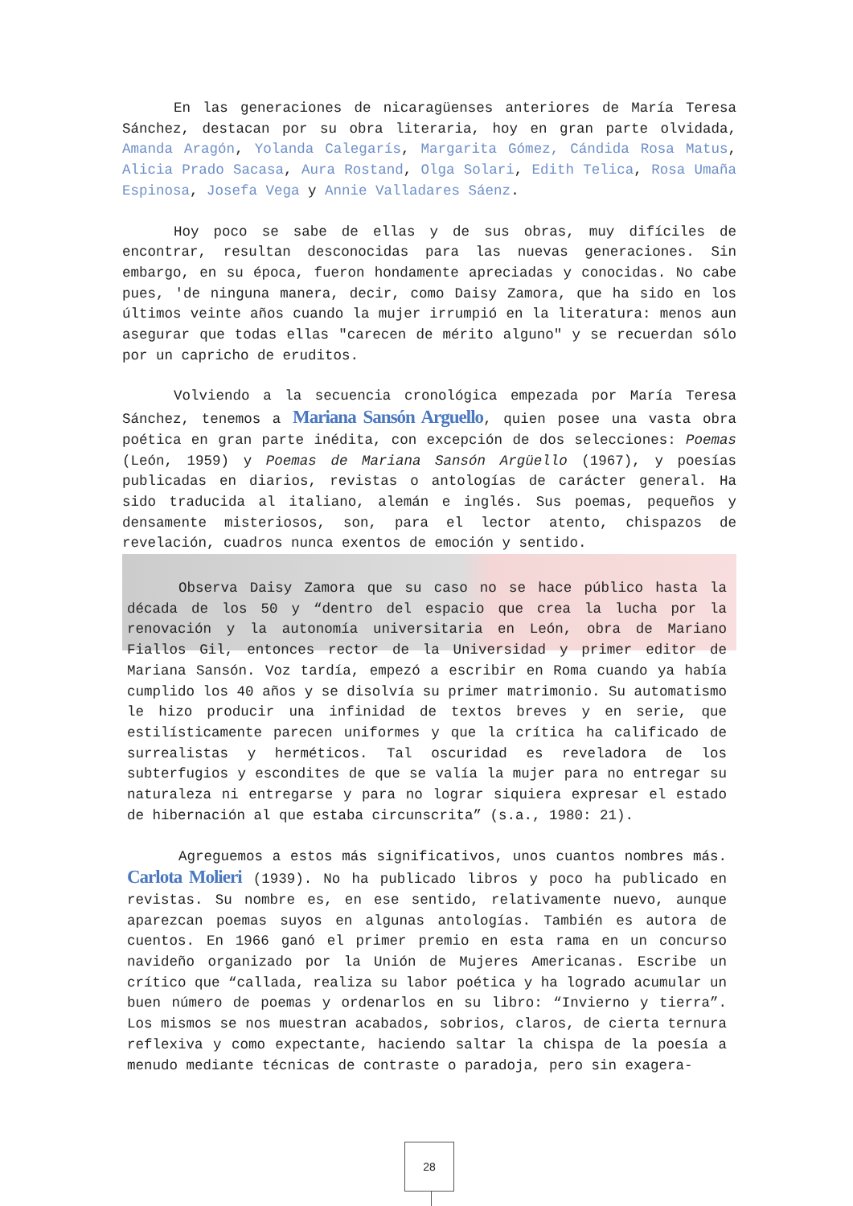En las generaciones de nicaragüenses anteriores de María Teresa Sánchez, destacan por su obra literaria, hoy en gran parte olvidada, Amanda Aragón, Yolanda Calegarís, Margarita Gómez, Cándida Rosa Matus, Alicia Prado Sacasa, Aura Rostand, Olga Solari, Edith Telica, Rosa Umaña Espinosa, Josefa Vega y Annie Valladares Sáenz.
Hoy poco se sabe de ellas y de sus obras, muy difíciles de encontrar, resultan desconocidas para las nuevas generaciones. Sin embargo, en su época, fueron hondamente apreciadas y conocidas. No cabe pues, 'de ninguna manera, decir, como Daisy Zamora, que ha sido en los últimos veinte años cuando la mujer irrumpió en la literatura: menos aun asegurar que todas ellas "carecen de mérito alguno" y se recuerdan sólo por un capricho de eruditos.
Volviendo a la secuencia cronológica empezada por María Teresa Sánchez, tenemos a Mariana Sansón Arguello, quien posee una vasta obra poética en gran parte inédita, con excepción de dos selecciones: Poemas (León, 1959) y Poemas de Mariana Sansón Argüello (1967), y poesías publicadas en diarios, revistas o antologías de carácter general. Ha sido traducida al italiano, alemán e inglés. Sus poemas, pequeños y densamente misteriosos, son, para el lector atento, chispazos de revelación, cuadros nunca exentos de emoción y sentido.
Observa Daisy Zamora que su caso no se hace público hasta la década de los 50 y “dentro del espacio que crea la lucha por la renovación y la autonomía universitaria en León, obra de Mariano Fiallos Gil, entonces rector de la Universidad y primer editor de Mariana Sansón. Voz tardía, empezó a escribir en Roma cuando ya había cumplido los 40 años y se disolvía su primer matrimonio. Su automatismo le hizo producir una infinidad de textos breves y en serie, que estilísticamente parecen uniformes y que la crítica ha calificado de surrealistas y herméticos. Tal oscuridad es reveladora de los subterfugios y escondites de que se valía la mujer para no entregar su naturaleza ni entregarse y para no lograr siquiera expresar el estado de hibernación al que estaba circunscrita” (s.a., 1980: 21).
Agreguemos a estos más significativos, unos cuantos nombres más. Carlota Molieri (1939). No ha publicado libros y poco ha publicado en revistas. Su nombre es, en ese sentido, relativamente nuevo, aunque aparezcan poemas suyos en algunas antologías. También es autora de cuentos. En 1966 ganó el primer premio en esta rama en un concurso navideño organizado por la Unión de Mujeres Americanas. Escribe un crítico que “callada, realiza su labor poética y ha logrado acumular un buen número de poemas y ordenarlos en su libro: “Invierno y tierra”. Los mismos se nos muestran acabados, sobrios, claros, de cierta ternura reflexiva y como expectante, haciendo saltar la chispa de la poesía a menudo mediante técnicas de contraste o paradoja, pero sin exagera-
28